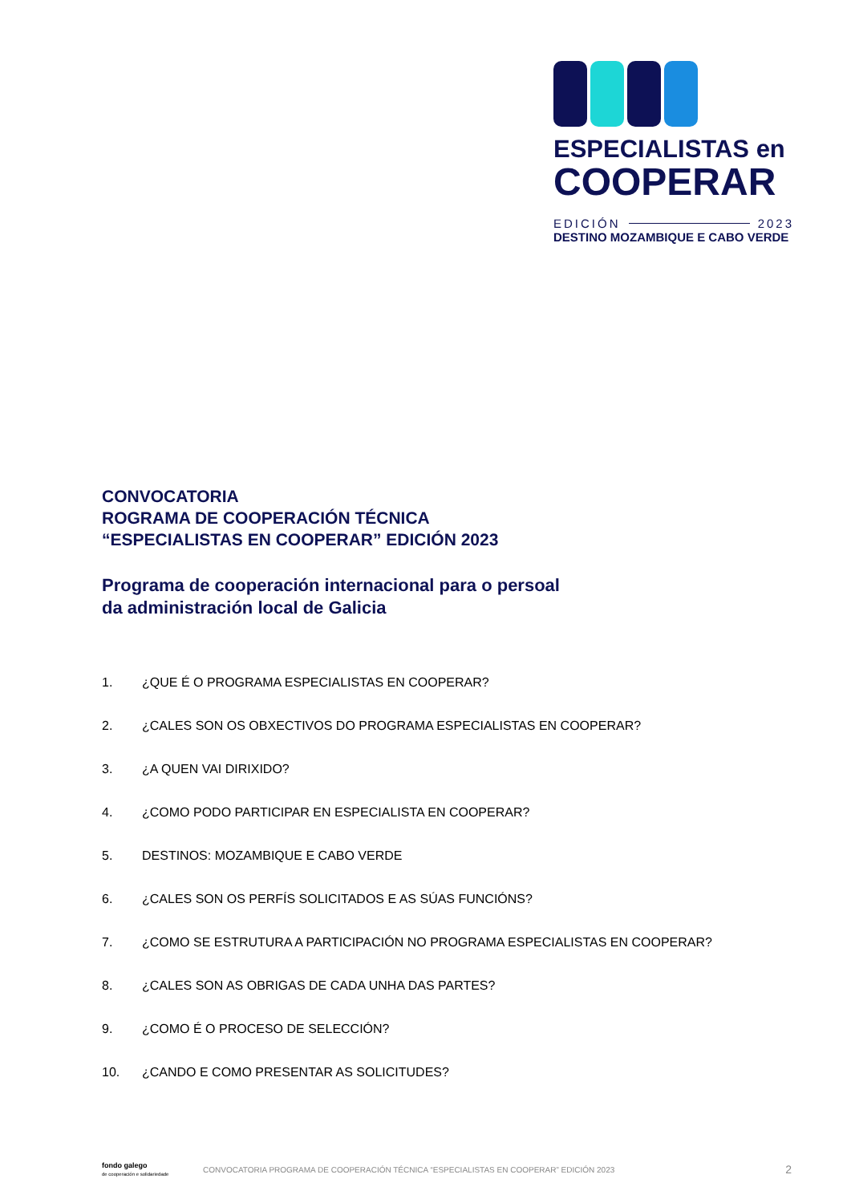ESPECIALISTAS en
COOPERAR
EDICIÓN 2023
DESTINO MOZAMBIQUE E CABO VERDE
CONVOCATORIA
ROGRAMA DE COOPERACIÓN TÉCNICA
“ESPECIALISTAS EN COOPERAR” EDICIÓN 2023
Programa de cooperación internacional para o persoal
da administración local de Galicia
1. ¿QUE É O PROGRAMA ESPECIALISTAS EN COOPERAR?
2. ¿CALES SON OS OBXECTIVOS DO PROGRAMA ESPECIALISTAS EN COOPERAR?
3. ¿A QUEN VAI DIRIXIDO?
4. ¿COMO PODO PARTICIPAR EN ESPECIALISTA EN COOPERAR?
5. DESTINOS: MOZAMBIQUE E CABO VERDE
6. ¿CALES SON OS PERFÍS SOLICITADOS E AS SÚAS FUNCIÓNS?
7. ¿COMO SE ESTRUTURA A PARTICIPACIÓN NO PROGRAMA ESPECIALISTAS EN COOPERAR?
8. ¿CALES SON AS OBRIGAS DE CADA UNHA DAS PARTES?
9. ¿COMO É O PROCESO DE SELECCIÓN?
10. ¿CANDO E COMO PRESENTAR AS SOLICITUDES?
fondo galego
de cooperación e solidariedade
CONVOCATORIA PROGRAMA DE COOPERACIÓN TÉCNICA “ESPECIALISTAS EN COOPERAR” EDICIÓN 2023 2